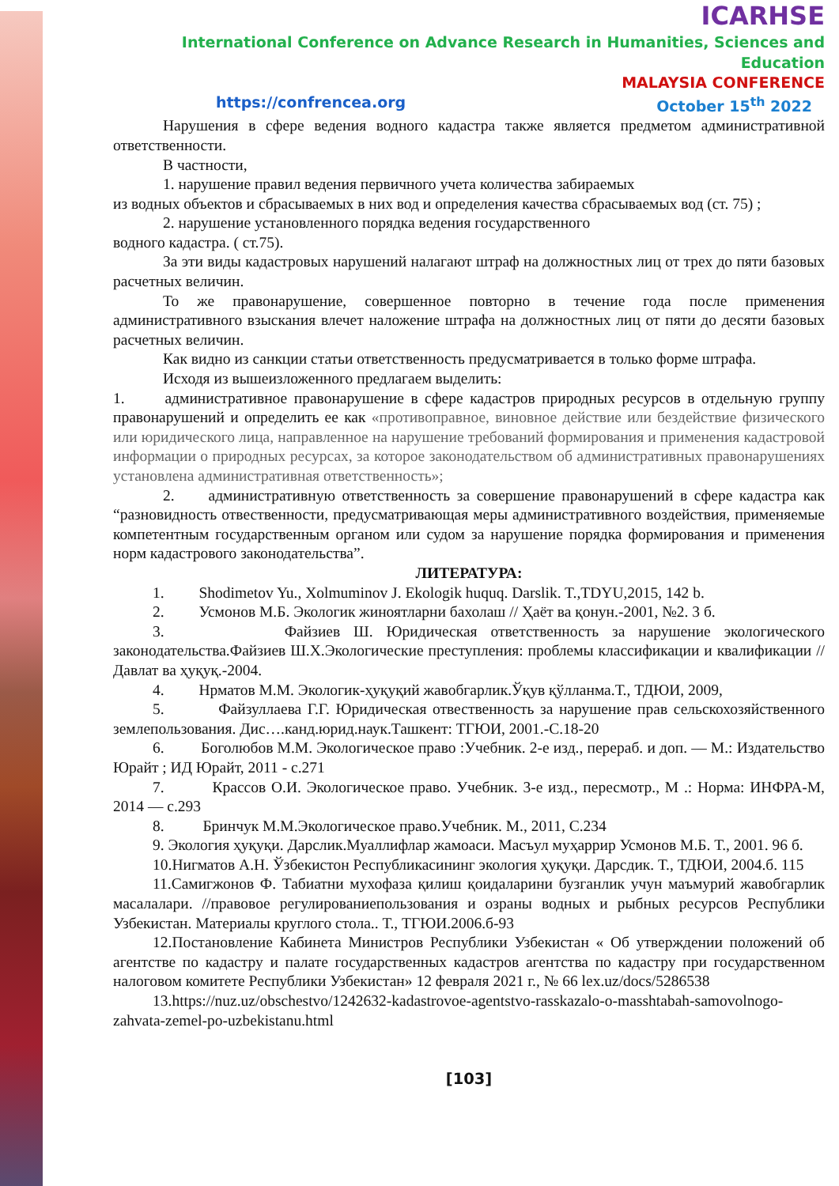ICARHSE
International Conference on Advance Research in Humanities, Sciences and Education
MALAYSIA CONFERENCE
https://confrencea.org October 15<sup>th</sup> 2022
Нарушения в сфере ведения водного кадастра также является предметом административной ответственности.
В частности,
1. нарушение правил ведения первичного учета количества забираемых
из водных объектов и сбрасываемых в них вод и определения качества сбрасываемых вод (ст. 75) ;
2. нарушение установленного порядка ведения государственного
водного кадастра. ( ст.75).
За эти виды кадастровых нарушений налагают штраф на должностных лиц от трех до пяти базовых расчетных величин.
То же правонарушение, совершенное повторно в течение года после применения административного взыскания влечет наложение штрафа на должностных лиц от пяти до десяти базовых расчетных величин.
Как видно из санкции статьи ответственность предусматривается в только форме штрафа.
Исходя из вышеизложенного предлагаем выделить:
1. административное правонарушение в сфере кадастров природных ресурсов в отдельную группу правонарушений и определить ее как «противоправное, виновное действие или бездействие физического или юридического лица, направленное на нарушение требований формирования и применения кадастровой информации о природных ресурсах, за которое законодательством об административных правонарушениях установлена административная ответственность»;
2. административную ответственность за совершение правонарушений в сфере кадастра как “разновидность отвественности, предусматривающая меры административного воздействия, применяемые компетентным государственным органом или судом за нарушение порядка формирования и применения норм кадастрового законодательства”.
ЛИТЕРАТУРА:
1. Shodimetov Yu., Xolmuminov J. Ekologik huquq. Darslik. T.,TDYU,2015, 142 b.
2. Усмонов М.Б. Экологик жиноятларни бахолаш // Ҳаёт ва қонун.-2001, №2. 3 б.
3. Файзиев Ш. Юридическая ответственность за нарушение экологического законодательства.Файзиев Ш.Х.Экологические преступления: проблемы классификации и квалификации //Давлат ва ҳуқуқ.-2004.
4. Нрматов М.М. Экологик-ҳуқуқий жавобгарлик.Ўқув қўлланма.Т., ТДЮИ, 2009,
5. Файзуллаева Г.Г. Юридическая отвественность за нарушение прав сельскохозяйственного землепользования. Дис….канд.юрид.наук.Ташкент: ТГЮИ, 2001.-С.18-20
6. Боголюбов М.М. Экологическое право :Учебник. 2-е изд., перераб. и доп. — М.: Издательство Юрайт ; ИД Юрайт, 2011 - с.271
7. Крассов О.И. Экологическое право. Учебник. 3-е изд., пересмотр., М .: Норма: ИНФРА-М, 2014 — с.293
8. Бринчук М.М.Экологическое право.Учебник. М., 2011, С.234
9. Экология ҳуқуқи. Дарслик.Муаллифлар жамоаси. Масъул муҳаррир Усмонов М.Б. Т., 2001. 96 б.
10.Нигматов А.Н. Ўзбекистон Республикасининг экология ҳуқуқи. Дарсдик. Т., ТДЮИ, 2004.б. 115
11.Самигжонов Ф. Табиатни мухофаза қилиш қоидаларини бузганлик учун маъмурий жавобгарлик масалалари. //правовое регулированиепользования и озраны водных и рыбных ресурсов Республики Узбекистан. Материалы круглого стола.. Т., ТГЮИ.2006.б-93
12.Постановление Кабинета Министров Республики Узбекистан « Об утверждении положений об агентстве по кадастру и палате государственных кадастров агентства по кадастру при государственном налоговом комитете Республики Узбекистан» 12 февраля 2021 г., № 66 lex.uz/docs/5286538
13.https://nuz.uz/obschestvo/1242632-kadastrovoe-agentstvo-rasskazalo-o-masshtabah-samovolnogo-zahvata-zemel-po-uzbekistanu.html
[103]